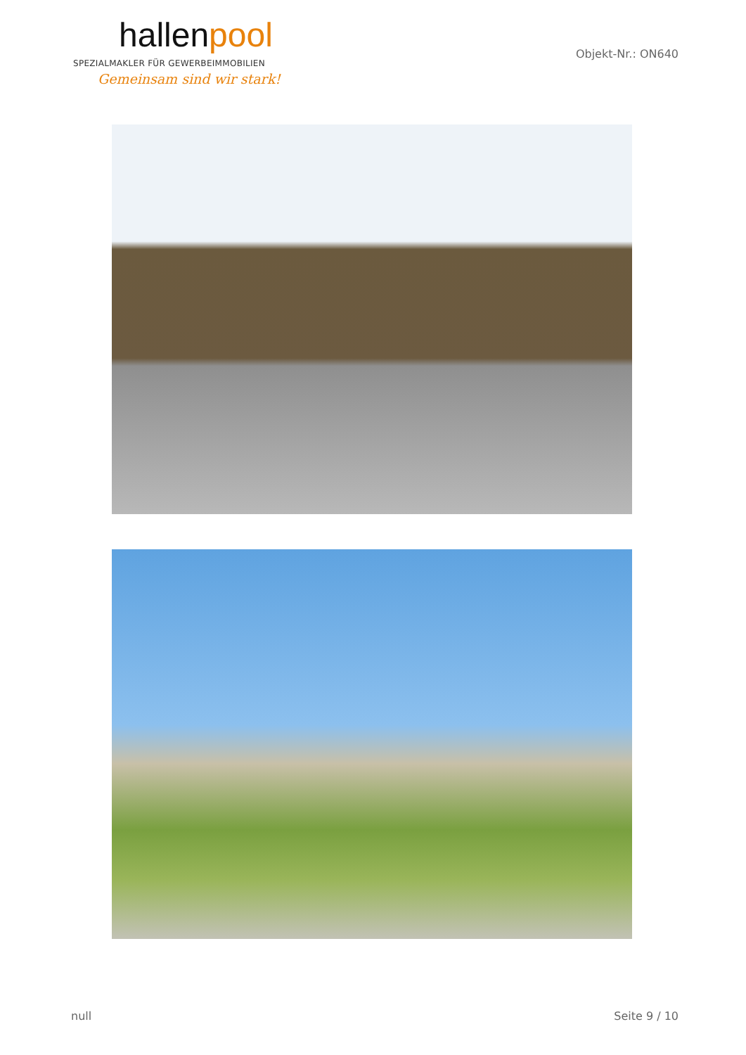hallenpool
SPEZIALMAKLER FÜR GEWERBEIMMOBILIEN
Gemeinsam sind wir stark!
Objekt-Nr.: ON640
null Seite 9 / 10